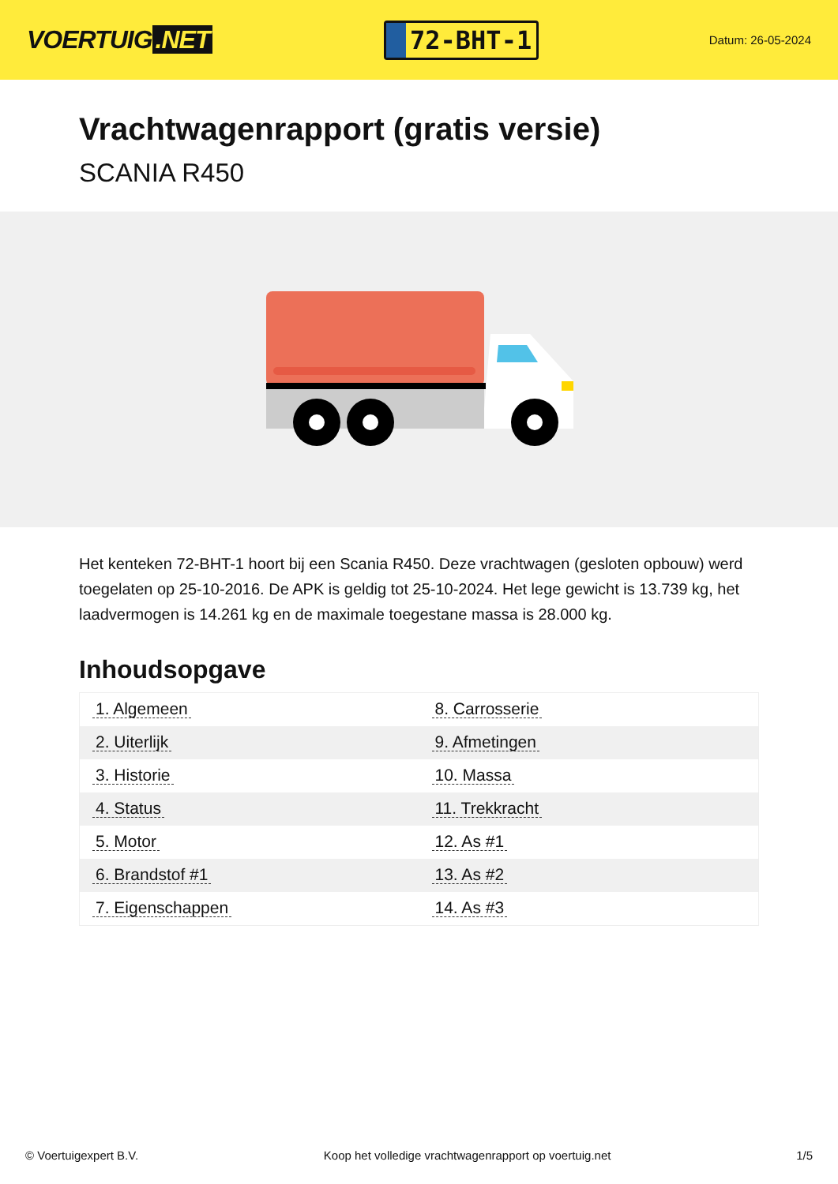VOERTUIG.NET
72-BHT-1
Datum: 26-05-2024
Vrachtwagenrapport (gratis versie)
SCANIA R450
Het kenteken 72-BHT-1 hoort bij een Scania R450. Deze vrachtwagen (gesloten opbouw) werd toegelaten op 25-10-2016. De APK is geldig tot 25-10-2024. Het lege gewicht is 13.739 kg, het laadvermogen is 14.261 kg en de maximale toegestane massa is 28.000 kg.
Inhoudsopgave
| 1. Algemeen | 8. Carrosserie |
| 2. Uiterlijk | 9. Afmetingen |
| 3. Historie | 10. Massa |
| 4. Status | 11. Trekkracht |
| 5. Motor | 12. As #1 |
| 6. Brandstof #1 | 13. As #2 |
| 7. Eigenschappen | 14. As #3 |
© Voertuigexpert B.V. Koop het volledige vrachtwagenrapport op voertuig.net 1/5